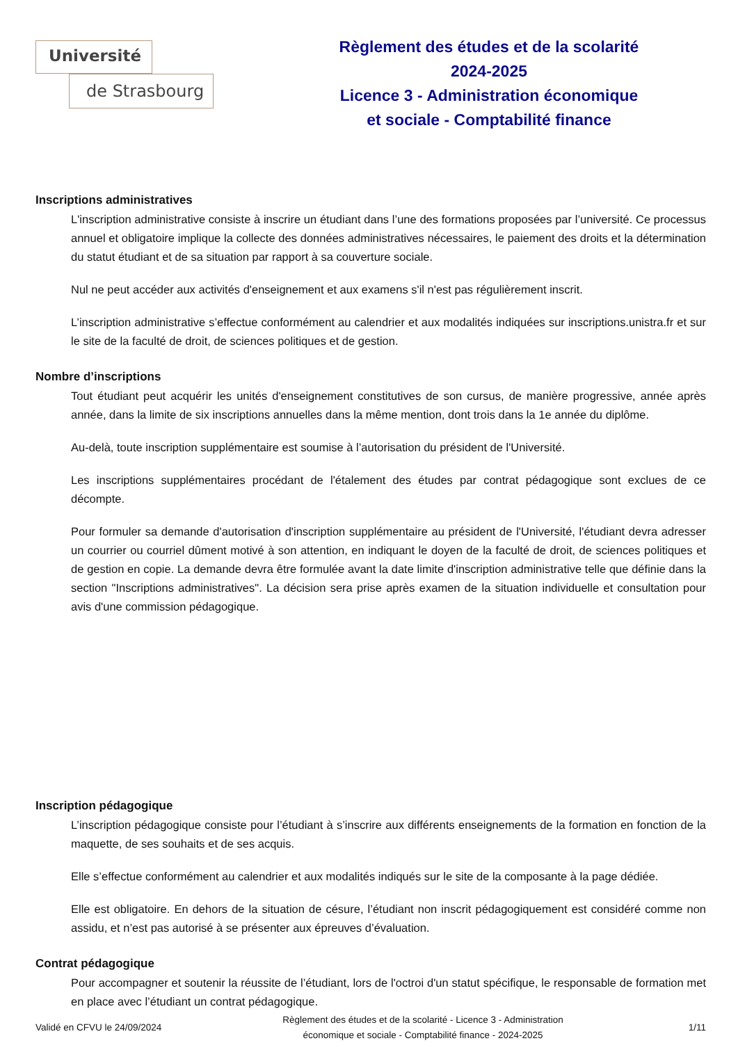Université
de Strasbourg
Règlement des études et de la scolarité
2024-2025
Licence 3 - Administration économique
et sociale - Comptabilité finance
Inscriptions administratives
L'inscription administrative consiste à inscrire un étudiant dans l’une des formations proposées par l’université. Ce processus annuel et obligatoire implique la collecte des données administratives nécessaires, le paiement des droits et la détermination du statut étudiant et de sa situation par rapport à sa couverture sociale.
Nul ne peut accéder aux activités d'enseignement et aux examens s'il n'est pas régulièrement inscrit.
L’inscription administrative s’effectue conformément au calendrier et aux modalités indiquées sur inscriptions.unistra.fr et sur le site de la faculté de droit, de sciences politiques et de gestion.
Nombre d’inscriptions
Tout étudiant peut acquérir les unités d'enseignement constitutives de son cursus, de manière progressive, année après année, dans la limite de six inscriptions annuelles dans la même mention, dont trois dans la 1e année du diplôme.
Au-delà, toute inscription supplémentaire est soumise à l’autorisation du président de l'Université.
Les inscriptions supplémentaires procédant de l'étalement des études par contrat pédagogique sont exclues de ce décompte.
Pour formuler sa demande d'autorisation d'inscription supplémentaire au président de l'Université, l'étudiant devra adresser un courrier ou courriel dûment motivé à son attention, en indiquant le doyen de la faculté de droit, de sciences politiques et de gestion en copie. La demande devra être formulée avant la date limite d'inscription administrative telle que définie dans la section "Inscriptions administratives". La décision sera prise après examen de la situation individuelle et consultation pour avis d'une commission pédagogique.
Inscription pédagogique
L’inscription pédagogique consiste pour l’étudiant à s’inscrire aux différents enseignements de la formation en fonction de la maquette, de ses souhaits et de ses acquis.
Elle s’effectue conformément au calendrier et aux modalités indiqués sur le site de la composante à la page dédiée.
Elle est obligatoire. En dehors de la situation de césure, l’étudiant non inscrit pédagogiquement est considéré comme non assidu, et n’est pas autorisé à se présenter aux épreuves d’évaluation.
Contrat pédagogique
Pour accompagner et soutenir la réussite de l’étudiant, lors de l'octroi d'un statut spécifique, le responsable de formation met en place avec l’étudiant un contrat pédagogique.
Validé en CFVU le 24/09/2024
Règlement des études et de la scolarité - Licence 3 - Administration
économique et sociale - Comptabilité finance - 2024-2025
1/11